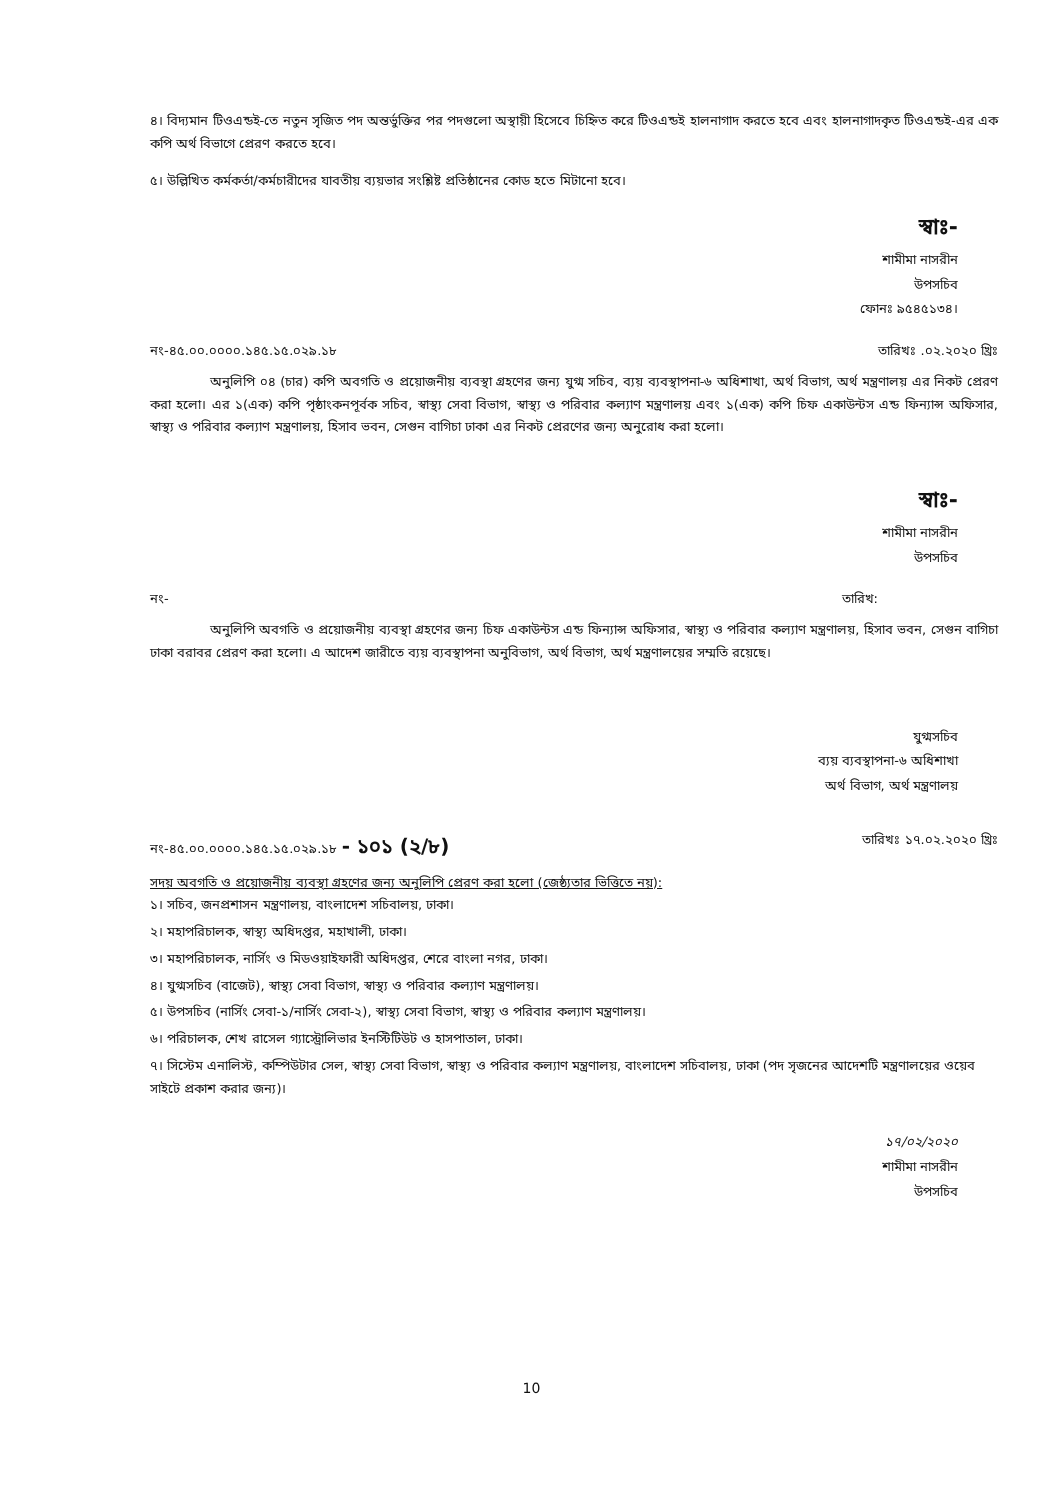৪। বিদ্যমান টিওএন্ডই-তে নতুন সৃজিত পদ অন্তর্ভুক্তির পর পদগুলো অস্থায়ী হিসেবে চিহ্নিত করে টিওএন্ডই হালনাগাদ করতে হবে এবং হালনাগাদকৃত টিওএন্ডই-এর এক কপি অর্থ বিভাগে প্রেরণ করতে হবে।
৫। উল্লিখিত কর্মকর্তা/কর্মচারীদের যাবতীয় ব্যয়ভার সংশ্লিষ্ট প্রতিষ্ঠানের কোড হতে মিটানো হবে।
স্বাঃ-
শামীমা নাসরীন
উপসচিব
ফোনঃ ৯৫৪৫১৩৪।
নং-৪৫.০০.০০০০.১৪৫.১৫.০২৯.১৮ তারিখঃ .০২.২০২০ খ্রিঃ
অনুলিপি ০৪ (চার) কপি অবগতি ও প্রয়োজনীয় ব্যবস্থা গ্রহণের জন্য যুগ্ম সচিব, ব্যয় ব্যবস্থাপনা-৬ অধিশাখা, অর্থ বিভাগ, অর্থ মন্ত্রণালয় এর নিকট প্রেরণ করা হলো। এর ১(এক) কপি পৃষ্ঠাংকনপূর্বক সচিব, স্বাস্থ্য সেবা বিভাগ, স্বাস্থ্য ও পরিবার কল্যাণ মন্ত্রণালয় এবং ১(এক) কপি চিফ একাউন্টস এন্ড ফিন্যান্স অফিসার, স্বাস্থ্য ও পরিবার কল্যাণ মন্ত্রণালয়, হিসাব ভবন, সেগুন বাগিচা ঢাকা এর নিকট প্রেরণের জন্য অনুরোধ করা হলো।
স্বাঃ-
শামীমা নাসরীন
উপসচিব
নং- তারিখ:
অনুলিপি অবগতি ও প্রয়োজনীয় ব্যবস্থা গ্রহণের জন্য চিফ একাউন্টস এন্ড ফিন্যান্স অফিসার, স্বাস্থ্য ও পরিবার কল্যাণ মন্ত্রণালয়, হিসাব ভবন, সেগুন বাগিচা ঢাকা বরাবর প্রেরণ করা হলো। এ আদেশ জারীতে ব্যয় ব্যবস্থাপনা অনুবিভাগ, অর্থ বিভাগ, অর্থ মন্ত্রণালয়ের সম্মতি রয়েছে।
যুগ্মসচিব
ব্যয় ব্যবস্থাপনা-৬ অধিশাখা
অর্থ বিভাগ, অর্থ মন্ত্রণালয়
নং-৪৫.০০.০০০০.১৪৫.১৫.০২৯.১৮ - ১০১ (২/৮) তারিখঃ ১৭.০২.২০২০ খ্রিঃ
সদয় অবগতি ও প্রয়োজনীয় ব্যবস্থা গ্রহণের জন্য অনুলিপি প্রেরণ করা হলো (জেষ্ঠ্যতার ভিত্তিতে নয়):
১। সচিব, জনপ্রশাসন মন্ত্রণালয়, বাংলাদেশ সচিবালয়, ঢাকা।
২। মহাপরিচালক, স্বাস্থ্য অধিদপ্তর, মহাখালী, ঢাকা।
৩। মহাপরিচালক, নার্সিং ও মিডওয়াইফারী অধিদপ্তর, শেরে বাংলা নগর, ঢাকা।
৪। যুগ্মসচিব (বাজেট), স্বাস্থ্য সেবা বিভাগ, স্বাস্থ্য ও পরিবার কল্যাণ মন্ত্রণালয়।
৫। উপসচিব (নার্সিং সেবা-১/নার্সিং সেবা-২), স্বাস্থ্য সেবা বিভাগ, স্বাস্থ্য ও পরিবার কল্যাণ মন্ত্রণালয়।
৬। পরিচালক, শেখ রাসেল গ্যাস্ট্রোলিভার ইনস্টিটিউট ও হাসপাতাল, ঢাকা।
৭। সিস্টেম এনালিস্ট, কম্পিউটার সেল, স্বাস্থ্য সেবা বিভাগ, স্বাস্থ্য ও পরিবার কল্যাণ মন্ত্রণালয়, বাংলাদেশ সচিবালয়, ঢাকা (পদ সৃজনের আদেশটি মন্ত্রণালয়ের ওয়েব সাইটে প্রকাশ করার জন্য)।
১৭/০২/২০২০
শামীমা নাসরীন
উপসচিব
10